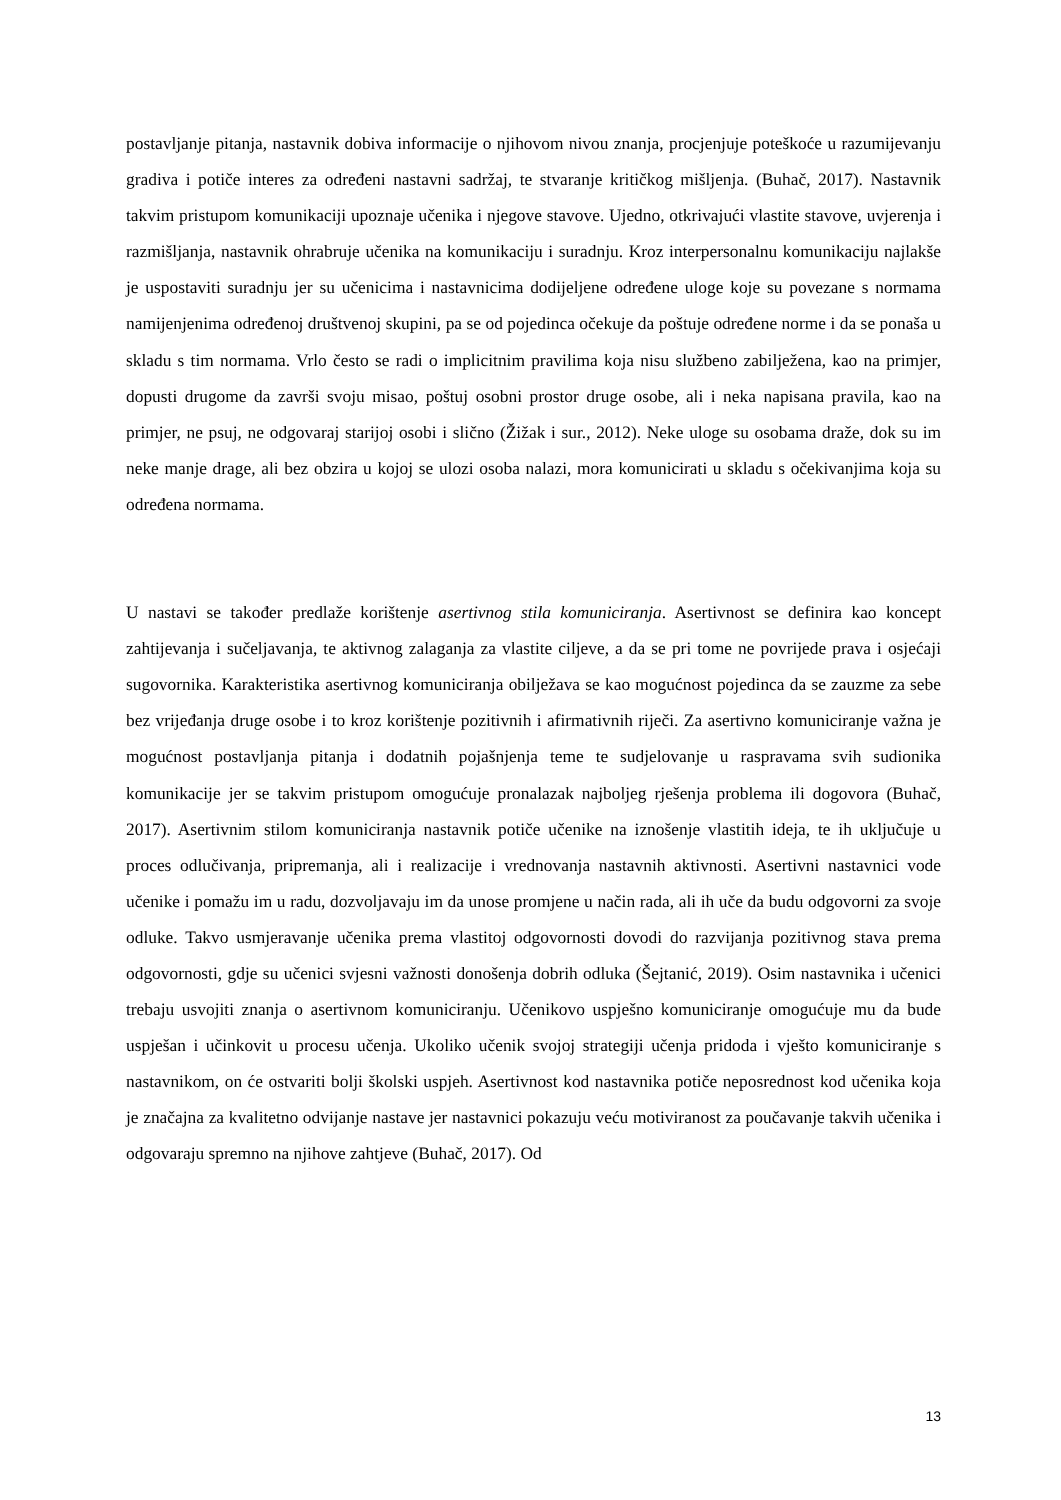postavljanje pitanja, nastavnik dobiva informacije o njihovom nivou znanja, procjenjuje poteškoće u razumijevanju gradiva i potiče interes za određeni nastavni sadržaj, te stvaranje kritičkog mišljenja. (Buhač, 2017). Nastavnik takvim pristupom komunikaciji upoznaje učenika i njegove stavove. Ujedno, otkrivajući vlastite stavove, uvjerenja i razmišljanja, nastavnik ohrabruje učenika na komunikaciju i suradnju. Kroz interpersonalnu komunikaciju najlakše je uspostaviti suradnju jer su učenicima i nastavnicima dodijeljene određene uloge koje su povezane s normama namijenjenima određenoj društvenoj skupini, pa se od pojedinca očekuje da poštuje određene norme i da se ponaša u skladu s tim normama. Vrlo često se radi o implicitnim pravilima koja nisu službeno zabilježena, kao na primjer, dopusti drugome da završi svoju misao, poštuj osobni prostor druge osobe, ali i neka napisana pravila, kao na primjer, ne psuj, ne odgovaraj starijoj osobi i slično (Žižak i sur., 2012). Neke uloge su osobama draže, dok su im neke manje drage, ali bez obzira u kojoj se ulozi osoba nalazi, mora komunicirati u skladu s očekivanjima koja su određena normama.
U nastavi se također predlaže korištenje asertivnog stila komuniciranja. Asertivnost se definira kao koncept zahtijevanja i sučeljavanja, te aktivnog zalaganja za vlastite ciljeve, a da se pri tome ne povrijede prava i osjećaji sugovornika. Karakteristika asertivnog komuniciranja obilježava se kao mogućnost pojedinca da se zauzme za sebe bez vrijeđanja druge osobe i to kroz korištenje pozitivnih i afirmativnih riječi. Za asertivno komuniciranje važna je mogućnost postavljanja pitanja i dodatnih pojašnjenja teme te sudjelovanje u raspravama svih sudionika komunikacije jer se takvim pristupom omogućuje pronalazak najboljeg rješenja problema ili dogovora (Buhač, 2017). Asertivnim stilom komuniciranja nastavnik potiče učenike na iznošenje vlastitih ideja, te ih uključuje u proces odlučivanja, pripremanja, ali i realizacije i vrednovanja nastavnih aktivnosti. Asertivni nastavnici vode učenike i pomažu im u radu, dozvoljavaju im da unose promjene u način rada, ali ih uče da budu odgovorni za svoje odluke. Takvo usmjeravanje učenika prema vlastitoj odgovornosti dovodi do razvijanja pozitivnog stava prema odgovornosti, gdje su učenici svjesni važnosti donošenja dobrih odluka (Šejtanić, 2019). Osim nastavnika i učenici trebaju usvojiti znanja o asertivnom komuniciranju. Učenikovo uspješno komuniciranje omogućuje mu da bude uspješan i učinkovit u procesu učenja. Ukoliko učenik svojoj strategiji učenja pridoda i vješto komuniciranje s nastavnikom, on će ostvariti bolji školski uspjeh. Asertivnost kod nastavnika potiče neposrednost kod učenika koja je značajna za kvalitetno odvijanje nastave jer nastavnici pokazuju veću motiviranost za poučavanje takvih učenika i odgovaraju spremno na njihove zahtjeve (Buhač, 2017). Od
13